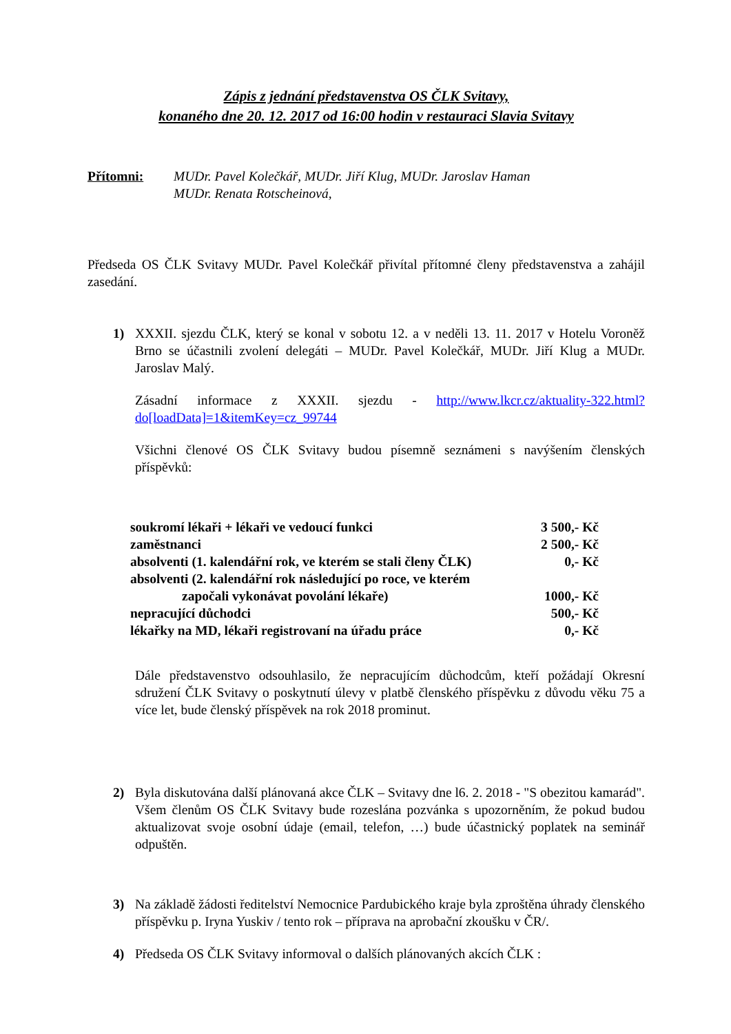Zápis z jednání představenstva OS ČLK Svitavy,
konaného dne 20. 12. 2017 od 16:00 hodin v restauraci Slavia Svitavy
Přítomni: MUDr. Pavel Kolečkář, MUDr. Jiří Klug, MUDr. Jaroslav Haman
MUDr. Renata Rotscheinová,
Předseda OS ČLK Svitavy MUDr. Pavel Kolečkář přivítal přítomné členy představenstva a zahájil zasedání.
1) XXXII. sjezdu ČLK, který se konal v sobotu 12. a v neděli 13. 11. 2017 v Hotelu Voroněž Brno se účastnili zvolení delegáti – MUDr. Pavel Kolečkář, MUDr. Jiří Klug a MUDr. Jaroslav Malý.
Zásadní informace z XXXII. sjezdu - http://www.lkcr.cz/aktuality-322.html?do[loadData]=1&itemKey=cz_99744
Všichni členové OS ČLK Svitavy budou písemně seznámeni s navýšením členských příspěvků:
| soukromí lékaři + lékaři ve vedoucí funkci | 3 500,- Kč |
| zaměstnanci | 2 500,- Kč |
| absolventi (1. kalendářní rok, ve kterém se stali členy ČLK) | 0,- Kč |
| absolventi (2. kalendářní rok následující po roce, ve kterém započali vykonávat povolání lékaře) | 1000,- Kč |
| nepracující důchodci | 500,- Kč |
| lékařky na MD, lékaři registrovaní na úřadu práce | 0,- Kč |
Dále představenstvo odsouhlasilo, že nepracujícím důchodcům, kteří požádají Okresní sdružení ČLK Svitavy o poskytnutí úlevy v platbě členského příspěvku z důvodu věku 75 a více let, bude členský příspěvek na rok 2018 prominut.
2) Byla diskutována další plánovaná akce ČLK – Svitavy dne l6. 2. 2018 - "S obezitou kamarád". Všem členům OS ČLK Svitavy bude rozeslána pozvánka s upozorněním, že pokud budou aktualizovat svoje osobní údaje (email, telefon, …) bude účastnický poplatek na seminář odpuštěn.
3) Na základě žádosti ředitelství Nemocnice Pardubického kraje byla zproštěna úhrady členského příspěvku p. Iryna Yuskiv / tento rok – příprava na aprobační zkoušku v ČR/.
4) Předseda OS ČLK Svitavy informoval o dalších plánovaných akcích ČLK :